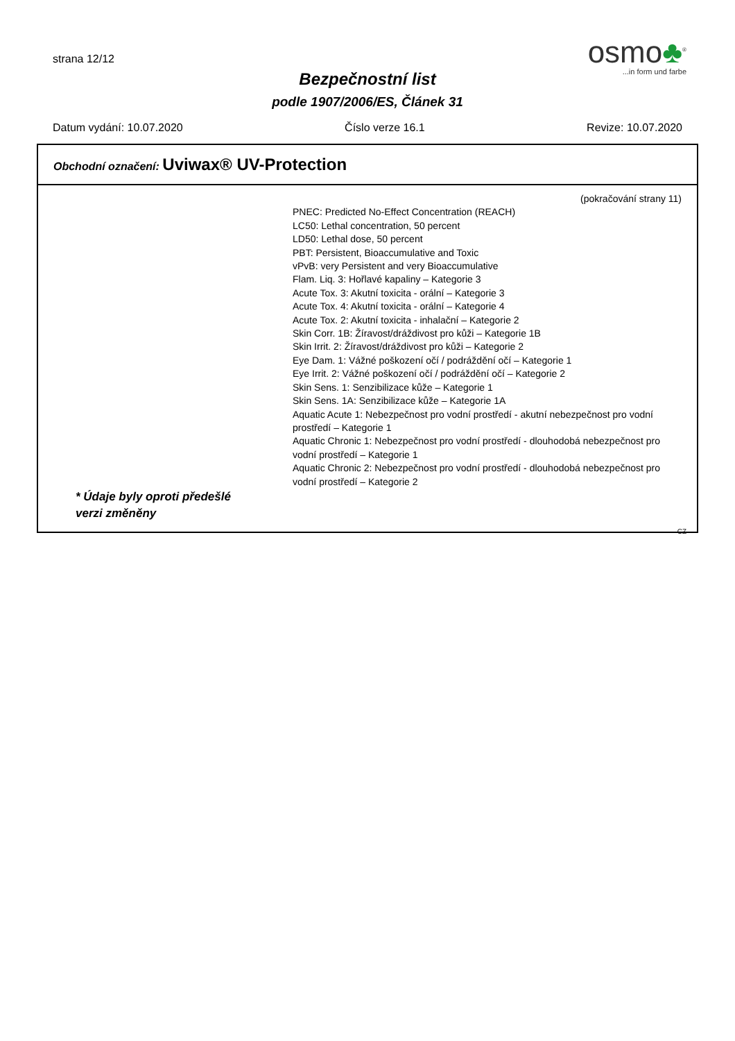strana 12/12
Bezpečnostní list
podle 1907/2006/ES, Článek 31
osmo♣<sup>®</sup>
...in form und farbe
Datum vydání: 10.07.2020 Číslo verze 16.1 Revize: 10.07.2020
Obchodní označení: Uviwax® UV-Protection
(pokračování strany 11)
PNEC: Predicted No-Effect Concentration (REACH)
LC50: Lethal concentration, 50 percent
LD50: Lethal dose, 50 percent
PBT: Persistent, Bioaccumulative and Toxic
vPvB: very Persistent and very Bioaccumulative
Flam. Liq. 3: Hořlavé kapaliny – Kategorie 3
Acute Tox. 3: Akutní toxicita - orální – Kategorie 3
Acute Tox. 4: Akutní toxicita - orální – Kategorie 4
Acute Tox. 2: Akutní toxicita - inhalační – Kategorie 2
Skin Corr. 1B: Žíravost/dráždivost pro kůži – Kategorie 1B
Skin Irrit. 2: Žíravost/dráždivost pro kůži – Kategorie 2
Eye Dam. 1: Vážné poškození očí / podráždění očí – Kategorie 1
Eye Irrit. 2: Vážné poškození očí / podráždění očí – Kategorie 2
Skin Sens. 1: Senzibilizace kůže – Kategorie 1
Skin Sens. 1A: Senzibilizace kůže – Kategorie 1A
Aquatic Acute 1: Nebezpečnost pro vodní prostředí - akutní nebezpečnost pro vodní prostředí – Kategorie 1
Aquatic Chronic 1: Nebezpečnost pro vodní prostředí - dlouhodobá nebezpečnost pro vodní prostředí – Kategorie 1
Aquatic Chronic 2: Nebezpečnost pro vodní prostředí - dlouhodobá nebezpečnost pro vodní prostředí – Kategorie 2
* Údaje byly oproti předešlé verzi změněny
CZ